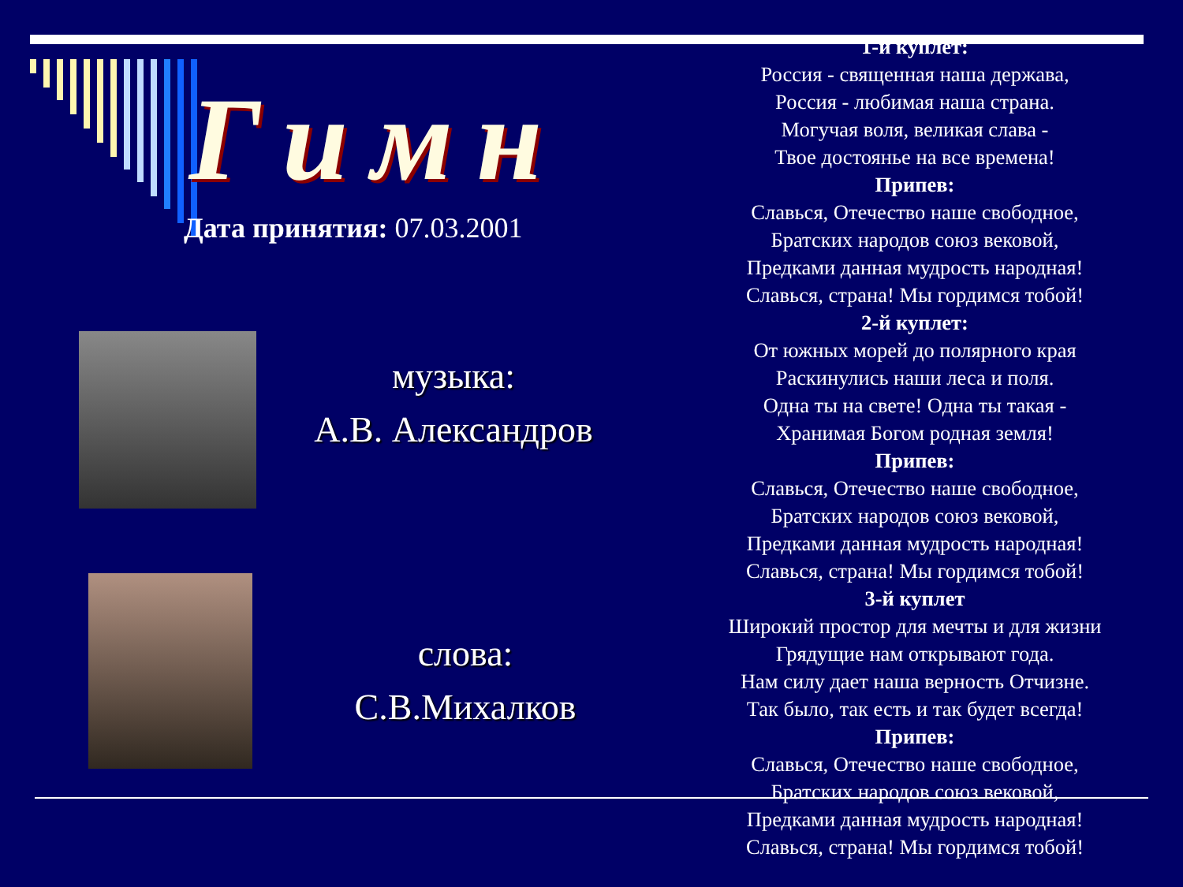Гимн
Дата принятия: 07.03.2001
музыка:
А.В. Александров
слова:
С.В.Михалков
1-й куплет:
Россия - священная наша держава,
Россия - любимая наша страна.
Могучая воля, великая слава -
Твое достоянье на все времена!
Припев:
Славься, Отечество наше свободное,
Братских народов союз вековой,
Предками данная мудрость народная!
Славься, страна! Мы гордимся тобой!
2-й куплет:
От южных морей до полярного края
Раскинулись наши леса и поля.
Одна ты на свете! Одна ты такая -
Хранимая Богом родная земля!
Припев:
Славься, Отечество наше свободное,
Братских народов союз вековой,
Предками данная мудрость народная!
Славься, страна! Мы гордимся тобой!
3-й куплет
Широкий простор для мечты и для жизни
Грядущие нам открывают года.
Нам силу дает наша верность Отчизне.
Так было, так есть и так будет всегда!
Припев:
Славься, Отечество наше свободное,
Братских народов союз вековой,
Предками данная мудрость народная!
Славься, страна! Мы гордимся тобой!